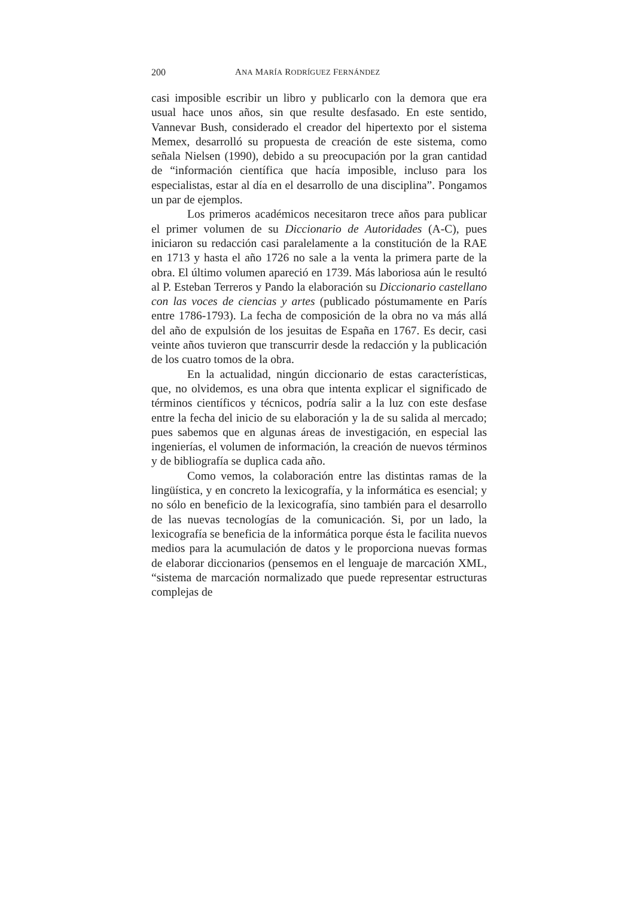200 ANA MARÍA RODRÍGUEZ FERNÁNDEZ
casi imposible escribir un libro y publicarlo con la demora que era usual hace unos años, sin que resulte desfasado. En este sentido, Vannevar Bush, considerado el creador del hipertexto por el sistema Memex, desarrolló su propuesta de creación de este sistema, como señala Nielsen (1990), debido a su preocupación por la gran cantidad de “información científica que hacía imposible, incluso para los especialistas, estar al día en el desarrollo de una disciplina”. Pongamos un par de ejemplos.
Los primeros académicos necesitaron trece años para publicar el primer volumen de su Diccionario de Autoridades (A-C), pues iniciaron su redacción casi paralelamente a la constitución de la RAE en 1713 y hasta el año 1726 no sale a la venta la primera parte de la obra. El último volumen apareció en 1739. Más laboriosa aún le resultó al P. Esteban Terreros y Pando la elaboración su Diccionario castellano con las voces de ciencias y artes (publicado póstumamente en París entre 1786-1793). La fecha de composición de la obra no va más allá del año de expulsión de los jesuitas de España en 1767. Es decir, casi veinte años tuvieron que transcurrir desde la redacción y la publicación de los cuatro tomos de la obra.
En la actualidad, ningún diccionario de estas características, que, no olvidemos, es una obra que intenta explicar el significado de términos científicos y técnicos, podría salir a la luz con este desfase entre la fecha del inicio de su elaboración y la de su salida al mercado; pues sabemos que en algunas áreas de investigación, en especial las ingenierías, el volumen de información, la creación de nuevos términos y de bibliografía se duplica cada año.
Como vemos, la colaboración entre las distintas ramas de la lingüística, y en concreto la lexicografía, y la informática es esencial; y no sólo en beneficio de la lexicografía, sino también para el desarrollo de las nuevas tecnologías de la comunicación. Si, por un lado, la lexicografía se beneficia de la informática porque ésta le facilita nuevos medios para la acumulación de datos y le proporciona nuevas formas de elaborar diccionarios (pensemos en el lenguaje de marcación XML, “sistema de marcación normalizado que puede representar estructuras complejas de